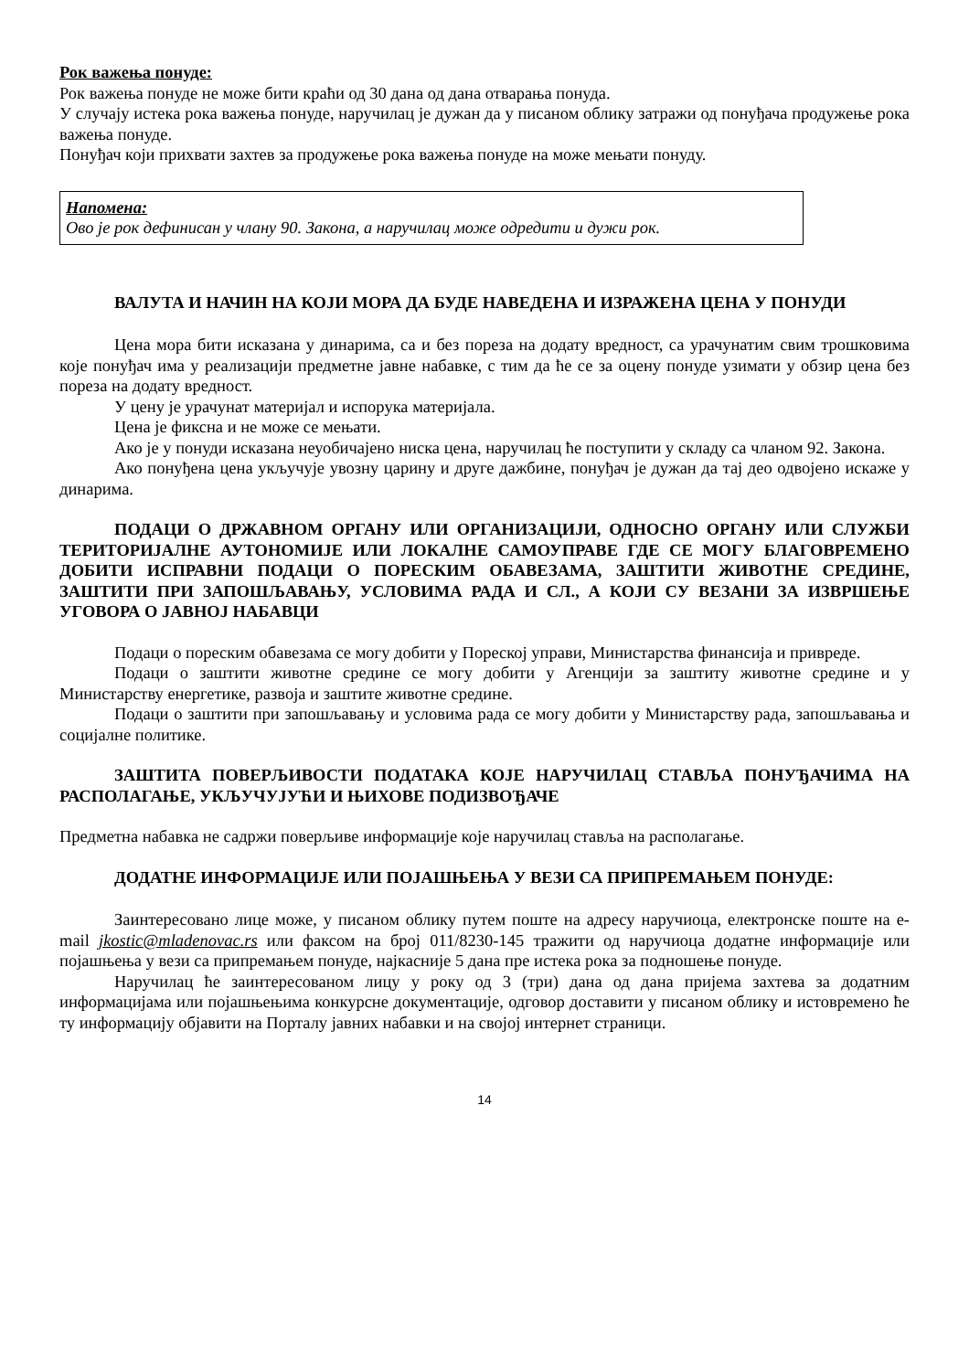Рок важења понуде:
Рок важења понуде не може бити краћи од 30 дана од дана отварања понуда.
У случају истека рока важења понуде, наручилац је дужан да у писаном облику затражи од понуђача продужење рока важења понуде.
Понуђач који прихвати захтев за продужење рока важења понуде на може мењати понуду.
Напомена:
Ово је рок дефинисан у члану 90. Закона, а наручилац може одредити и дужи рок.
ВАЛУТА И НАЧИН НА КОЈИ МОРА ДА БУДЕ НАВЕДЕНА И ИЗРАЖЕНА ЦЕНА У ПОНУДИ
Цена мора бити исказана у динарима, са и без пореза на додату вредност, са урачунатим свим трошковима које понуђач има у реализацији предметне јавне набавке, с тим да ће се за оцену понуде узимати у обзир цена без пореза на додату вредност.
У цену је урачунат материјал и испорука материјала.
Цена је фиксна и не може се мењати.
Ако је у понуди исказана неуобичајено ниска цена, наручилац ће поступити у складу са чланом 92. Закона.
Ако понуђена цена укључује увозну царину и друге дажбине, понуђач је дужан да тај део одвојено искаже у динарима.
ПОДАЦИ О ДРЖАВНОМ ОРГАНУ ИЛИ ОРГАНИЗАЦИЈИ, ОДНОСНО ОРГАНУ ИЛИ СЛУЖБИ ТЕРИТОРИЈАЛНЕ АУТОНОМИЈЕ ИЛИ ЛОКАЛНЕ САМОУПРАВЕ ГДЕ СЕ МОГУ БЛАГОВРЕМЕНО ДОБИТИ ИСПРАВНИ ПОДАЦИ О ПОРЕСКИМ ОБАВЕЗАМА, ЗАШТИТИ ЖИВОТНЕ СРЕДИНЕ, ЗАШТИТИ ПРИ ЗАПОШЉАВАЊУ, УСЛОВИМА РАДА И СЛ., А КОЈИ СУ ВЕЗАНИ ЗА ИЗВРШЕЊЕ УГОВОРА О ЈАВНОЈ НАБАВЦИ
Подаци о пореским обавезама се могу добити у Пореској управи, Министарства финансија и привреде.
Подаци о заштити животне средине се могу добити у Агенцији за заштиту животне средине и у Министарству енергетике, развоја и заштите животне средине.
Подаци о заштити при запошљавању и условима рада се могу добити у Министарству рада, запошљавања и социјалне политике.
ЗАШТИТА ПОВЕРЉИВОСТИ ПОДАТАКА КОЈЕ НАРУЧИЛАЦ СТАВЉА ПОНУЂАЧИМА НА РАСПОЛАГАЊЕ, УКЉУЧУЈУЋИ И ЊИХОВЕ ПОДИЗВОЂАЧЕ
Предметна набавка не садржи поверљиве информације које наручилац ставља на располагање.
ДОДАТНЕ ИНФОРМАЦИЈЕ ИЛИ ПОЈАШЊЕЊА У ВЕЗИ СА ПРИПРЕМАЊЕМ ПОНУДЕ:
Заинтересовано лице може, у писаном облику путем поште на адресу наручиоца, електронске поште на e-mail jkostic@mladenovac.rs или факсом на број 011/8230-145 тражити од наручиоца додатне информације или појашњења у вези са припремањем понуде, најкасније 5 дана пре истека рока за подношење понуде.
Наручилац ће заинтересованом лицу у року од 3 (три) дана од дана пријема захтева за додатним информацијама или појашњењима конкурсне документације, одговор доставити у писаном облику и истовремено ће ту информацију објавити на Порталу јавних набавки и на својој интернет страници.
14